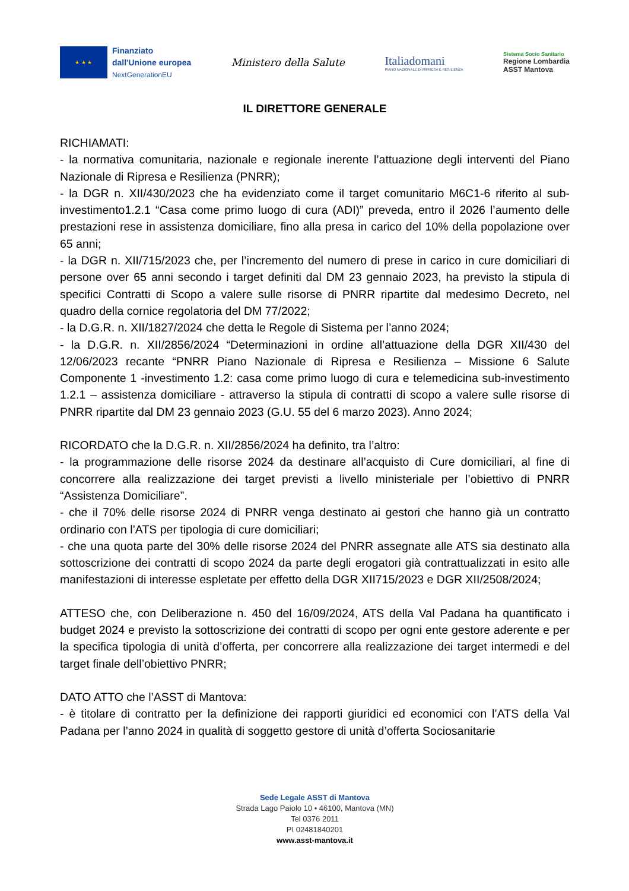★ ★ ★
Finanziato
dall'Unione europea
NextGenerationEU
Ministero della Salute
Italiadomani
PIANO NAZIONALE DI RIPRESA E RESILIENZA
Sistema Socio Sanitario
Regione Lombardia
ASST Mantova
IL DIRETTORE GENERALE
RICHIAMATI:
- la normativa comunitaria, nazionale e regionale inerente l’attuazione degli interventi del Piano Nazionale di Ripresa e Resilienza (PNRR);
- la DGR n. XII/430/2023 che ha evidenziato come il target comunitario M6C1-6 riferito al sub-investimento1.2.1 “Casa come primo luogo di cura (ADI)” preveda, entro il 2026 l’aumento delle prestazioni rese in assistenza domiciliare, fino alla presa in carico del 10% della popolazione over 65 anni;
- la DGR n. XII/715/2023 che, per l’incremento del numero di prese in carico in cure domiciliari di persone over 65 anni secondo i target definiti dal DM 23 gennaio 2023, ha previsto la stipula di specifici Contratti di Scopo a valere sulle risorse di PNRR ripartite dal medesimo Decreto, nel quadro della cornice regolatoria del DM 77/2022;
- la D.G.R. n. XII/1827/2024 che detta le Regole di Sistema per l’anno 2024;
- la D.G.R. n. XII/2856/2024 “Determinazioni in ordine all’attuazione della DGR XII/430 del 12/06/2023 recante “PNRR Piano Nazionale di Ripresa e Resilienza – Missione 6 Salute Componente 1 -investimento 1.2: casa come primo luogo di cura e telemedicina sub-investimento 1.2.1 – assistenza domiciliare - attraverso la stipula di contratti di scopo a valere sulle risorse di PNRR ripartite dal DM 23 gennaio 2023 (G.U. 55 del 6 marzo 2023). Anno 2024;
RICORDATO che la D.G.R. n. XII/2856/2024 ha definito, tra l’altro:
- la programmazione delle risorse 2024 da destinare all’acquisto di Cure domiciliari, al fine di concorrere alla realizzazione dei target previsti a livello ministeriale per l’obiettivo di PNRR “Assistenza Domiciliare”.
- che il 70% delle risorse 2024 di PNRR venga destinato ai gestori che hanno già un contratto ordinario con l’ATS per tipologia di cure domiciliari;
- che una quota parte del 30% delle risorse 2024 del PNRR assegnate alle ATS sia destinato alla sottoscrizione dei contratti di scopo 2024 da parte degli erogatori già contrattualizzati in esito alle manifestazioni di interesse espletate per effetto della DGR XII715/2023 e DGR XII/2508/2024;
ATTESO che, con Deliberazione n. 450 del 16/09/2024, ATS della Val Padana ha quantificato i budget 2024 e previsto la sottoscrizione dei contratti di scopo per ogni ente gestore aderente e per la specifica tipologia di unità d’offerta, per concorrere alla realizzazione dei target intermedi e del target finale dell’obiettivo PNRR;
DATO ATTO che l’ASST di Mantova:
- è titolare di contratto per la definizione dei rapporti giuridici ed economici con l’ATS della Val Padana per l’anno 2024 in qualità di soggetto gestore di unità d’offerta Sociosanitarie
Sede Legale ASST di Mantova
Strada Lago Paiolo 10 • 46100, Mantova (MN)
Tel 0376 2011
PI 02481840201
www.asst-mantova.it